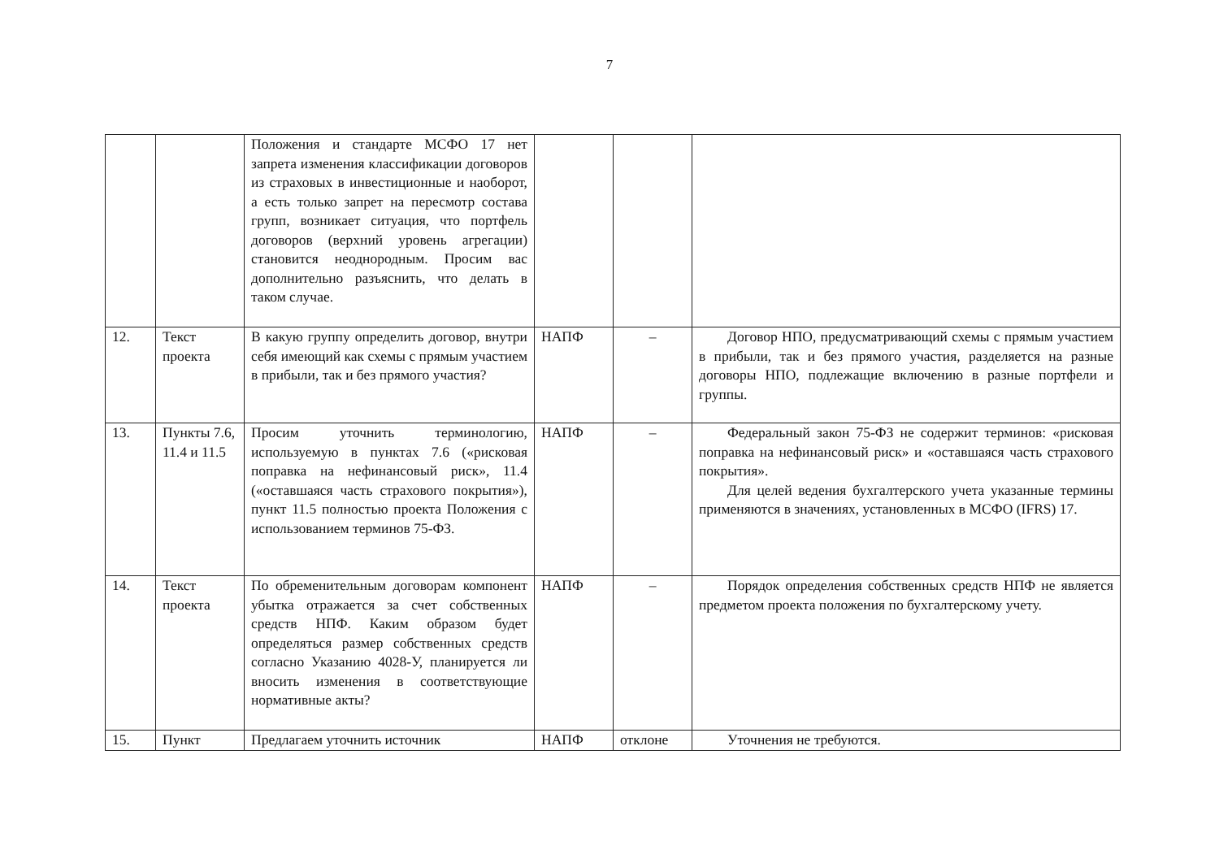7
| | | Положения и стандарте МСФО 17 нет запрета изменения классификации договоров из страховых в инвестиционные и наоборот, а есть только запрет на пересмотр состава групп, возникает ситуация, что портфель договоров (верхний уровень агрегации) становится неоднородным. Просим вас дополнительно разъяснить, что делать в таком случае. | | | |
| 12. | Текст проекта | В какую группу определить договор, внутри себя имеющий как схемы с прямым участием в прибыли, так и без прямого участия? | НАПФ | – | Договор НПО, предусматривающий схемы с прямым участием в прибыли, так и без прямого участия, разделяется на разные договоры НПО, подлежащие включению в разные портфели и группы. |
| 13. | Пункты 7.6, 11.4 и 11.5 | Просим уточнить терминологию, используемую в пунктах 7.6 («рисковая поправка на нефинансовый риск», 11.4 («оставшаяся часть страхового покрытия»), пункт 11.5 полностью проекта Положения с использованием терминов 75-ФЗ. | НАПФ | – | Федеральный закон 75-ФЗ не содержит терминов: «рисковая поправка на нефинансовый риск» и «оставшаяся часть страхового покрытия». Для целей ведения бухгалтерского учета указанные термины применяются в значениях, установленных в МСФО (IFRS) 17. |
| 14. | Текст проекта | По обременительным договорам компонент убытка отражается за счет собственных средств НПФ. Каким образом будет определяться размер собственных средств согласно Указанию 4028-У, планируется ли вносить изменения в соответствующие нормативные акты? | НАПФ | – | Порядок определения собственных средств НПФ не является предметом проекта положения по бухгалтерскому учету. |
| 15. | Пункт | Предлагаем уточнить источник | НАПФ | отклоне | Уточнения не требуются. |